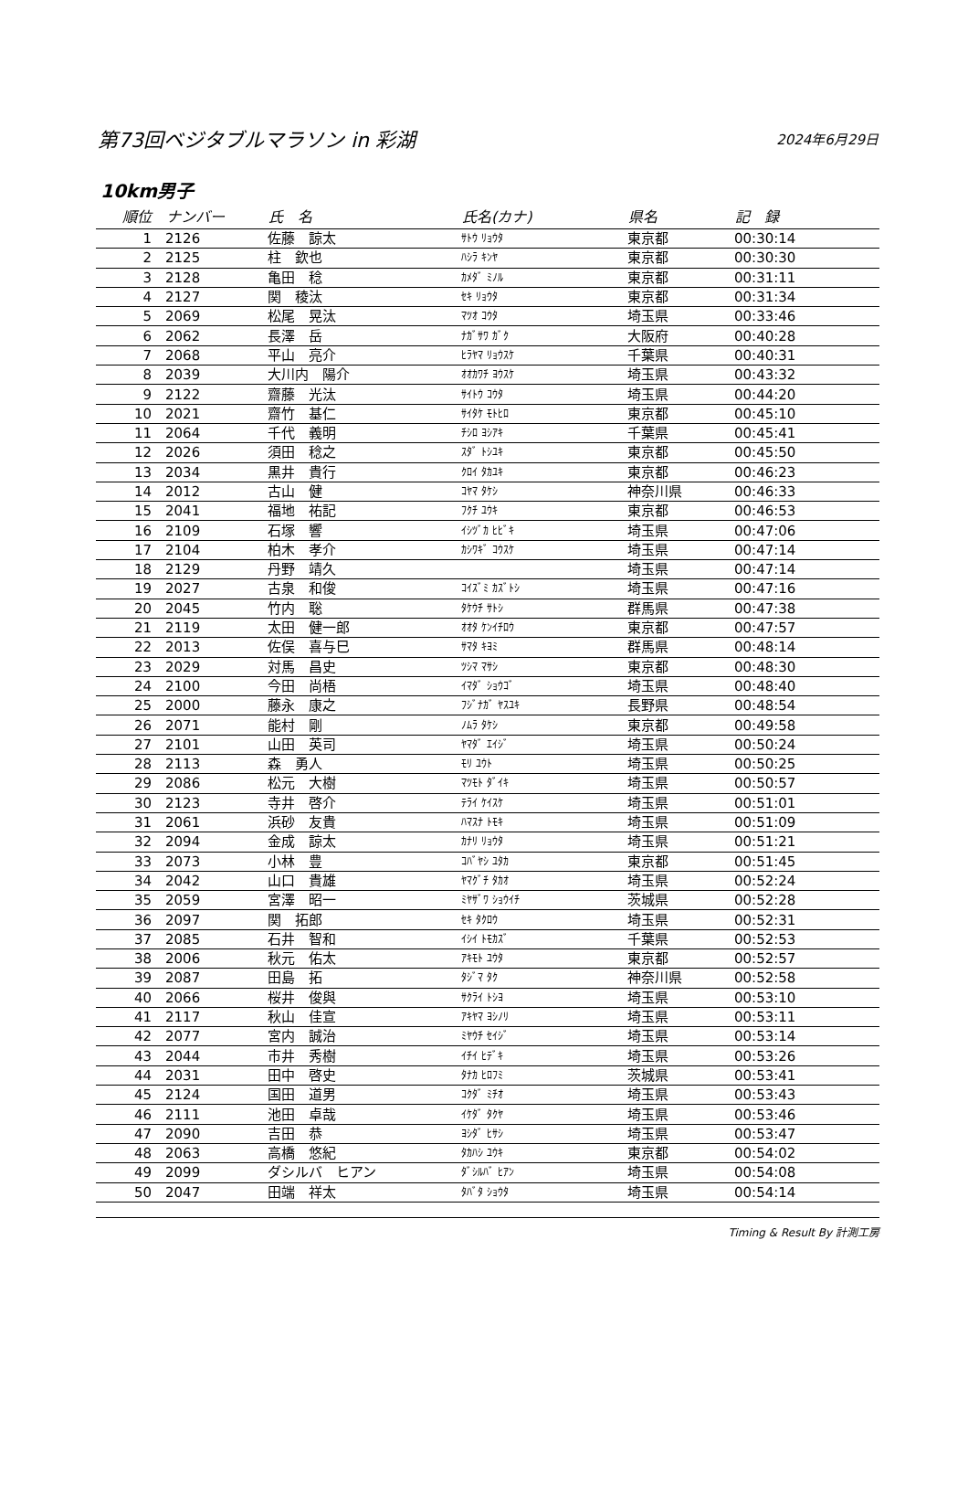第73回ベジタブルマラソン in 彩湖 2024年6月29日
10km男子
| 順位 | ナンバー | 氏 名 | 氏名(カナ) | 県名 | 記 録 |
| --- | --- | --- | --- | --- | --- |
| 1 | 2126 | 佐藤 諒太 | ｻﾄｳ ﾘｮｳﾀ | 東京都 | 00:30:14 |
| 2 | 2125 | 柱 欽也 | ﾊｼﾗ ｷﾝﾔ | 東京都 | 00:30:30 |
| 3 | 2128 | 亀田 稔 | ｶﾒﾀﾞ ﾐﾉﾙ | 東京都 | 00:31:11 |
| 4 | 2127 | 関 稜汰 | ｾｷ ﾘｮｳﾀ | 東京都 | 00:31:34 |
| 5 | 2069 | 松尾 晃汰 | ﾏﾂｵ ｺｳﾀ | 埼玉県 | 00:33:46 |
| 6 | 2062 | 長澤 岳 | ﾅｶﾞｻﾜ ｶﾞｸ | 大阪府 | 00:40:28 |
| 7 | 2068 | 平山 亮介 | ﾋﾗﾔﾏ ﾘｮｳｽｹ | 千葉県 | 00:40:31 |
| 8 | 2039 | 大川内 陽介 | ｵｵｶﾜﾁ ﾖｳｽｹ | 埼玉県 | 00:43:32 |
| 9 | 2122 | 齋藤 光汰 | ｻｲﾄｳ ｺｳﾀ | 埼玉県 | 00:44:20 |
| 10 | 2021 | 齋竹 基仁 | ｻｲﾀｹ ﾓﾄﾋﾛ | 東京都 | 00:45:10 |
| 11 | 2064 | 千代 義明 | ﾁｼﾛ ﾖｼｱｷ | 千葉県 | 00:45:41 |
| 12 | 2026 | 須田 稔之 | ｽﾀﾞ ﾄｼﾕｷ | 東京都 | 00:45:50 |
| 13 | 2034 | 黒井 貴行 | ｸﾛｲ ﾀｶﾕｷ | 東京都 | 00:46:23 |
| 14 | 2012 | 古山 健 | ｺﾔﾏ ﾀｹｼ | 神奈川県 | 00:46:33 |
| 15 | 2041 | 福地 祐記 | ﾌｸﾁ ﾕｳｷ | 東京都 | 00:46:53 |
| 16 | 2109 | 石塚 響 | ｲｼﾂﾞｶ ﾋﾋﾞｷ | 埼玉県 | 00:47:06 |
| 17 | 2104 | 柏木 孝介 | ｶｼﾜｷﾞ ｺｳｽｹ | 埼玉県 | 00:47:14 |
| 18 | 2129 | 丹野 靖久 | | 埼玉県 | 00:47:14 |
| 19 | 2027 | 古泉 和俊 | ｺｲｽﾞﾐ ｶｽﾞﾄｼ | 埼玉県 | 00:47:16 |
| 20 | 2045 | 竹内 聡 | ﾀｹｳﾁ ｻﾄｼ | 群馬県 | 00:47:38 |
| 21 | 2119 | 太田 健一郎 | ｵｵﾀ ｹﾝｲﾁﾛｳ | 東京都 | 00:47:57 |
| 22 | 2013 | 佐俣 喜与巳 | ｻﾏﾀ ｷﾖﾐ | 群馬県 | 00:48:14 |
| 23 | 2029 | 対馬 昌史 | ﾂｼﾏ ﾏｻｼ | 東京都 | 00:48:30 |
| 24 | 2100 | 今田 尚梧 | ｲﾏﾀﾞ ｼｮｳｺﾞ | 埼玉県 | 00:48:40 |
| 25 | 2000 | 藤永 康之 | ﾌｼﾞﾅｶﾞ ﾔｽﾕｷ | 長野県 | 00:48:54 |
| 26 | 2071 | 能村 剛 | ﾉﾑﾗ ﾀｹｼ | 東京都 | 00:49:58 |
| 27 | 2101 | 山田 英司 | ﾔﾏﾀﾞ ｴｲｼﾞ | 埼玉県 | 00:50:24 |
| 28 | 2113 | 森 勇人 | ﾓﾘ ﾕｳﾄ | 埼玉県 | 00:50:25 |
| 29 | 2086 | 松元 大樹 | ﾏﾂﾓﾄ ﾀﾞｲｷ | 埼玉県 | 00:50:57 |
| 30 | 2123 | 寺井 啓介 | ﾃﾗｲ ｹｲｽｹ | 埼玉県 | 00:51:01 |
| 31 | 2061 | 浜砂 友貴 | ﾊﾏｽﾅ ﾄﾓｷ | 埼玉県 | 00:51:09 |
| 32 | 2094 | 金成 諒太 | ｶﾅﾘ ﾘｮｳﾀ | 埼玉県 | 00:51:21 |
| 33 | 2073 | 小林 豊 | ｺﾊﾞﾔｼ ﾕﾀｶ | 東京都 | 00:51:45 |
| 34 | 2042 | 山口 貴雄 | ﾔﾏｸﾞﾁ ﾀｶｵ | 埼玉県 | 00:52:24 |
| 35 | 2059 | 宮澤 昭一 | ﾐﾔｻﾞﾜ ｼｮｳｲﾁ | 茨城県 | 00:52:28 |
| 36 | 2097 | 関 拓郎 | ｾｷ ﾀｸﾛｳ | 埼玉県 | 00:52:31 |
| 37 | 2085 | 石井 智和 | ｲｼｲ ﾄﾓｶｽﾞ | 千葉県 | 00:52:53 |
| 38 | 2006 | 秋元 佑太 | ｱｷﾓﾄ ﾕｳﾀ | 東京都 | 00:52:57 |
| 39 | 2087 | 田島 拓 | ﾀｼﾞﾏ ﾀｸ | 神奈川県 | 00:52:58 |
| 40 | 2066 | 桜井 俊與 | ｻｸﾗｲ ﾄｼﾖ | 埼玉県 | 00:53:10 |
| 41 | 2117 | 秋山 佳宣 | ｱｷﾔﾏ ﾖｼﾉﾘ | 埼玉県 | 00:53:11 |
| 42 | 2077 | 宮内 誠治 | ﾐﾔｳﾁ ｾｲｼﾞ | 埼玉県 | 00:53:14 |
| 43 | 2044 | 市井 秀樹 | ｲﾁｲ ﾋﾃﾞｷ | 埼玉県 | 00:53:26 |
| 44 | 2031 | 田中 啓史 | ﾀﾅｶ ﾋﾛﾌﾐ | 茨城県 | 00:53:41 |
| 45 | 2124 | 国田 道男 | ｺｸﾀﾞ ﾐﾁｵ | 埼玉県 | 00:53:43 |
| 46 | 2111 | 池田 卓哉 | ｲｹﾀﾞ ﾀｸﾔ | 埼玉県 | 00:53:46 |
| 47 | 2090 | 吉田 恭 | ﾖｼﾀﾞ ﾋｻｼ | 埼玉県 | 00:53:47 |
| 48 | 2063 | 高橋 悠紀 | ﾀｶﾊｼ ﾕｳｷ | 東京都 | 00:54:02 |
| 49 | 2099 | ダシルバ ヒアン | ﾀﾞｼﾙﾊﾞ ﾋｱﾝ | 埼玉県 | 00:54:08 |
| 50 | 2047 | 田端 祥太 | ﾀﾊﾞﾀ ｼｮｳﾀ | 埼玉県 | 00:54:14 |
Timing & Result By 計測工房